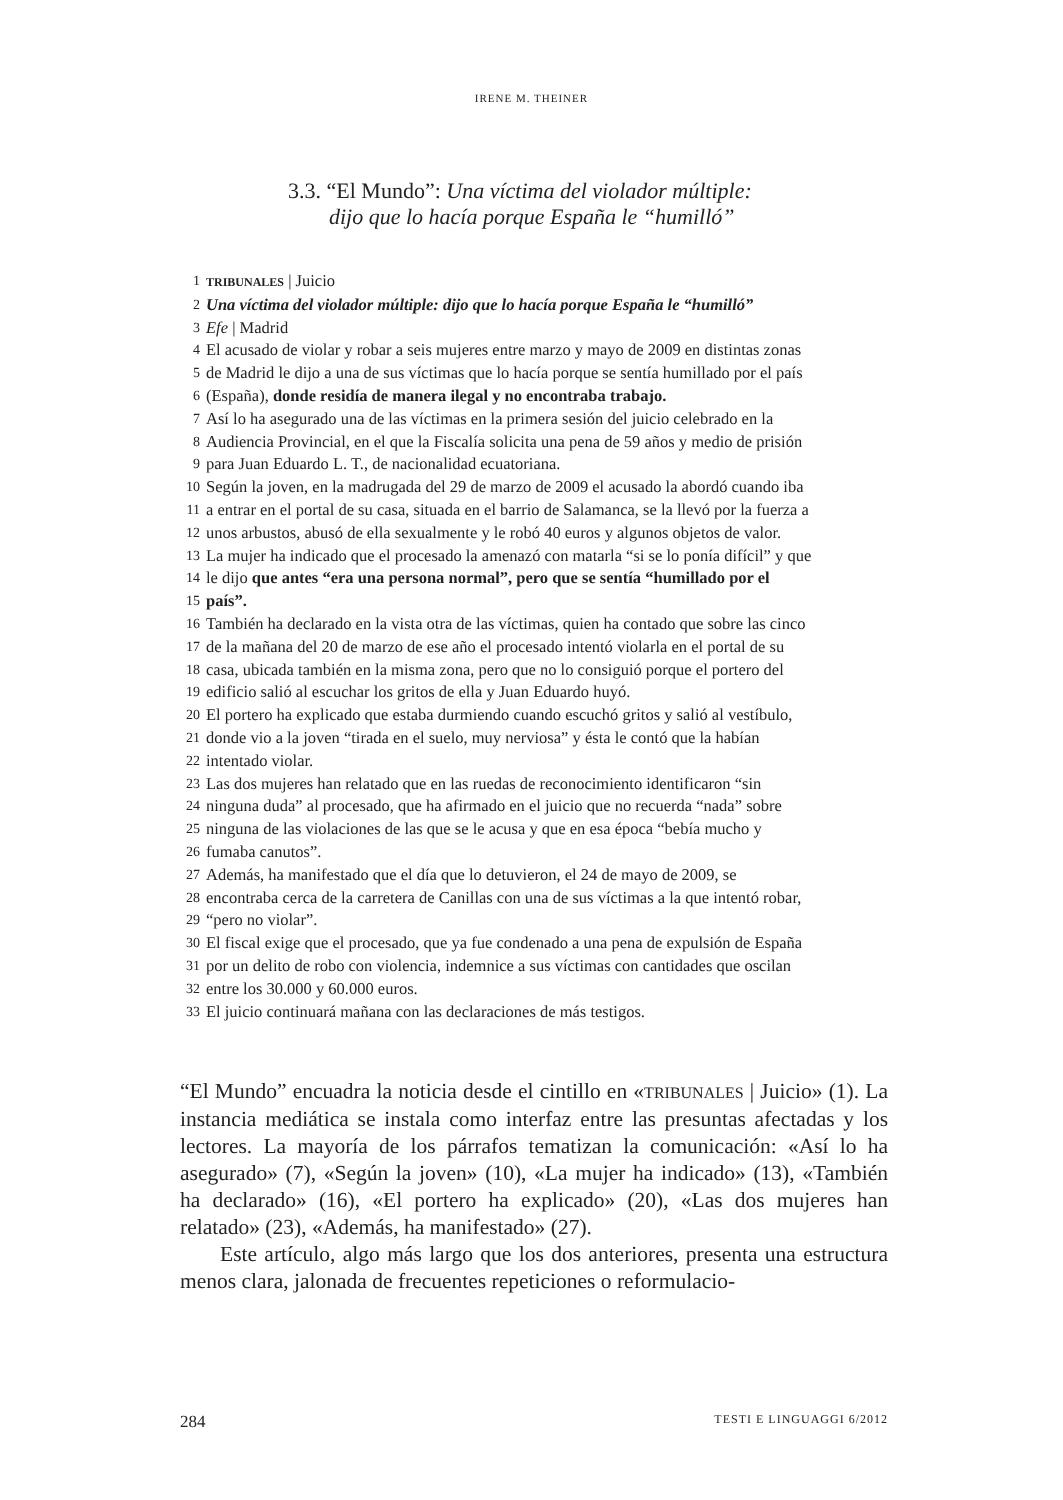IRENE M. THEINER
3.3. “El Mundo”: Una víctima del violador múltiple:
dijo que lo hacía porque España le “humilló”
1 TRIBUNALES | Juicio
2 Una víctima del violador múltiple: dijo que lo hacía porque España le “humilló”
3 Efe | Madrid
4 El acusado de violar y robar a seis mujeres entre marzo y mayo de 2009 en distintas zonas
5 de Madrid le dijo a una de sus víctimas que lo hacía porque se sentía humillado por el país
6 (España), donde residía de manera ilegal y no encontraba trabajo.
7 Así lo ha asegurado una de las víctimas en la primera sesión del juicio celebrado en la
8 Audiencia Provincial, en el que la Fiscalía solicita una pena de 59 años y medio de prisión
9 para Juan Eduardo L. T., de nacionalidad ecuatoriana.
10 Según la joven, en la madrugada del 29 de marzo de 2009 el acusado la abordó cuando iba
11 a entrar en el portal de su casa, situada en el barrio de Salamanca, se la llevó por la fuerza a
12 unos arbustos, abusó de ella sexualmente y le robó 40 euros y algunos objetos de valor.
13 La mujer ha indicado que el procesado la amenazó con matarla “si se lo ponía difícil” y que
14 le dijo que antes “era una persona normal”, pero que se sentía “humillado por el
15 país”.
16 También ha declarado en la vista otra de las víctimas, quien ha contado que sobre las cinco
17 de la mañana del 20 de marzo de ese año el procesado intentó violarla en el portal de su
18 casa, ubicada también en la misma zona, pero que no lo consiguió porque el portero del
19 edificio salió al escuchar los gritos de ella y Juan Eduardo huyó.
20 El portero ha explicado que estaba durmiendo cuando escuchó gritos y salió al vestíbulo,
21 donde vio a la joven “tirada en el suelo, muy nerviosa” y ésta le contó que la habían
22 intentado violar.
23 Las dos mujeres han relatado que en las ruedas de reconocimiento identificaron “sin
24 ninguna duda” al procesado, que ha afirmado en el juicio que no recuerda “nada” sobre
25 ninguna de las violaciones de las que se le acusa y que en esa época “bebía mucho y
26 fumaba canutos”.
27 Además, ha manifestado que el día que lo detuvieron, el 24 de mayo de 2009, se
28 encontraba cerca de la carretera de Canillas con una de sus víctimas a la que intentó robar,
29 “pero no violar”.
30 El fiscal exige que el procesado, que ya fue condenado a una pena de expulsión de España
31 por un delito de robo con violencia, indemnice a sus víctimas con cantidades que oscilan
32 entre los 30.000 y 60.000 euros.
33 El juicio continuará mañana con las declaraciones de más testigos.
“El Mundo” encuadra la noticia desde el cintillo en «TRIBUNALES | Juicio» (1). La instancia mediática se instala como interfaz entre las presuntas afectadas y los lectores. La mayoría de los párrafos tematizan la comunicación: «Así lo ha asegurado» (7), «Según la joven» (10), «La mujer ha indicado» (13), «También ha declarado» (16), «El portero ha explicado» (20), «Las dos mujeres han relatado» (23), «Además, ha manifestado» (27).
Este artículo, algo más largo que los dos anteriores, presenta una estructura menos clara, jalonada de frecuentes repeticiones o reformulacio-
284 TESTI E LINGUAGGI 6/2012